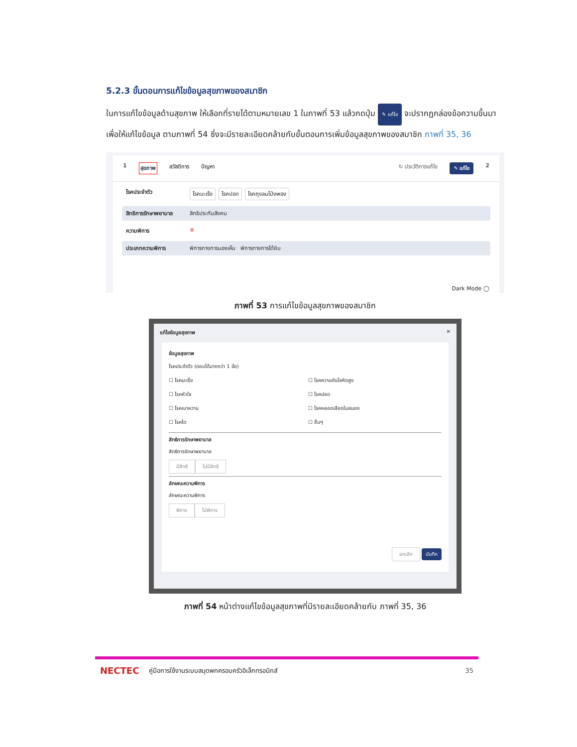5.2.3 ขั้นตอนการแก้ไขข้อมูลสุขภาพของสมาชิก
ในการแก้ไขข้อมูลด้านสุขภาพ ให้เลือกที่รายได้ตามหมายเลข 1 ในภาพที่ 53 แล้วกดปุ่ม ✎ แก้ไข จะปรากฏกล่องข้อความขึ้นมาเพื่อให้แก้ไขข้อมูล ตามภาพที่ 54 ซึ่งจะมีรายละเอียดคล้ายกับขั้นตอนการเพิ่มข้อมูลสุขภาพของสมาชิก ภาพที่ 35, 36
1 สุขภาพ สวัสดิการ ปัญหา ↻ ประวัติการแก้ไข ✎ แก้ไข 2
โรคประจำตัว โรคมะเร็ง โรคปอด โรคถุงลมโป่งพอง
สิทธิการรักษาพยาบาล สิทธิประกันสังคม
ความพิการ ⊗
ประเภทความพิการ พิการทางการมองเห็น พิการทางการได้ยิน
Dark Mode ◯
ภาพที่ 53 การแก้ไขข้อมูลสุขภาพของสมาชิก
แก้ไขข้อมูลสุขภาพ ✕
ข้อมูลสุขภาพ
โรคประจำตัว (ตอบได้มากกว่า 1 ข้อ)
☐ โรคมะเร็ง ☐ โรคความดันโลหิตสูง ☐ โรคหัวใจ ☐ โรคปอด ☐ โรคเบาหวาน ☐ โรคหลอดเลือดในสมอง ☐ โรคไต ☐ อื่นๆ
สิทธิการรักษาพยาบาล
สิทธิการรักษาพยาบาล
มีสิทธิ ไม่มีสิทธิ
ลักษณะความพิการ
ลักษณะความพิการ
พิการ ไม่พิการ
ยกเลิก บันทึก
ภาพที่ 54 หน้าต่างแก้ไขข้อมูลสุขภาพที่มีรายละเอียดคล้ายกับ ภาพที่ 35, 36
NECTEC คู่มือการใช้งานระบบสมุดพกครอบครัวอิเล็กทรอนิกส์ 35